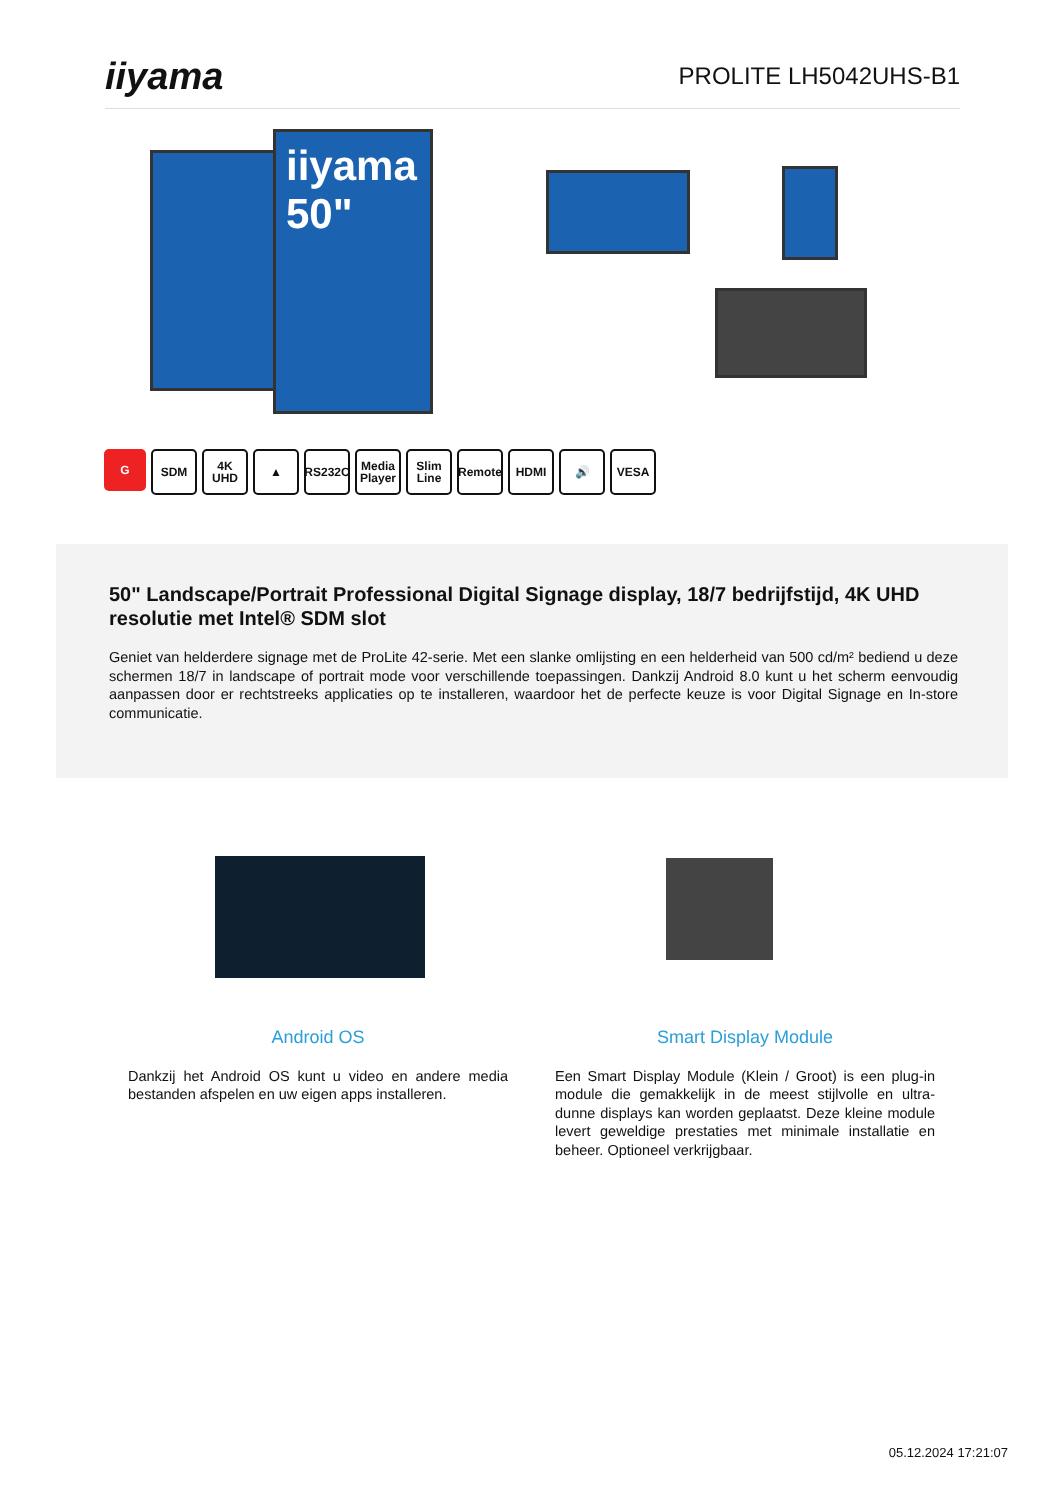iiyama
PROLITE LH5042UHS-B1
iiyama
50"
G SDM 4K UHD
▲ RS232C
Media Player
Slim Line
Remote
HDMI 🔊 VESA
50" Landscape/Portrait Professional Digital Signage display, 18/7 bedrijfstijd, 4K UHD resolutie met Intel® SDM slot
Geniet van helderdere signage met de ProLite 42-serie. Met een slanke omlijsting en een helderheid van 500 cd/m² bediend u deze schermen 18/7 in landscape of portrait mode voor verschillende toepassingen. Dankzij Android 8.0 kunt u het scherm eenvoudig aanpassen door er rechtstreeks applicaties op te installeren, waardoor het de perfecte keuze is voor Digital Signage en In-store communicatie.
Android OS
Dankzij het Android OS kunt u video en andere media bestanden afspelen en uw eigen apps installeren.
Smart Display Module
Een Smart Display Module (Klein / Groot) is een plug-in module die gemakkelijk in de meest stijlvolle en ultra-dunne displays kan worden geplaatst. Deze kleine module levert geweldige prestaties met minimale installatie en beheer. Optioneel verkrijgbaar.
05.12.2024 17:21:07